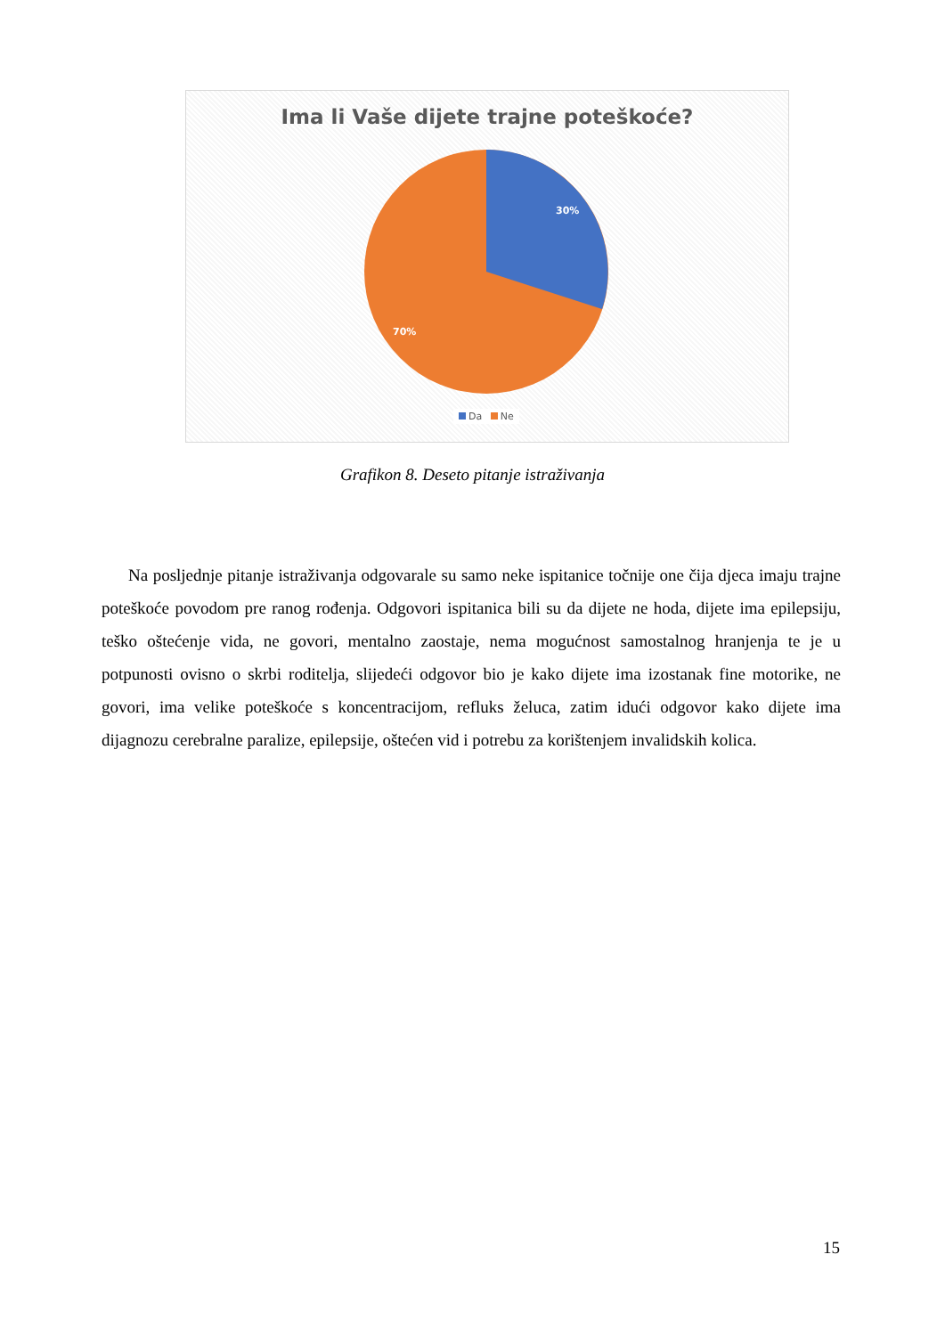Ima li Vaše dijete trajne poteškoće?
30%
70%
Da Ne
Grafikon 8. Deseto pitanje istraživanja
Na posljednje pitanje istraživanja odgovarale su samo neke ispitanice točnije one čija djeca imaju trajne poteškoće povodom pre ranog rođenja. Odgovori ispitanica bili su da dijete ne hoda, dijete ima epilepsiju, teško oštećenje vida, ne govori, mentalno zaostaje, nema mogućnost samostalnog hranjenja te je u potpunosti ovisno o skrbi roditelja, slijedeći odgovor bio je kako dijete ima izostanak fine motorike, ne govori, ima velike poteškoće s koncentracijom, refluks želuca, zatim idući odgovor kako dijete ima dijagnozu cerebralne paralize, epilepsije, oštećen vid i potrebu za korištenjem invalidskih kolica.
15